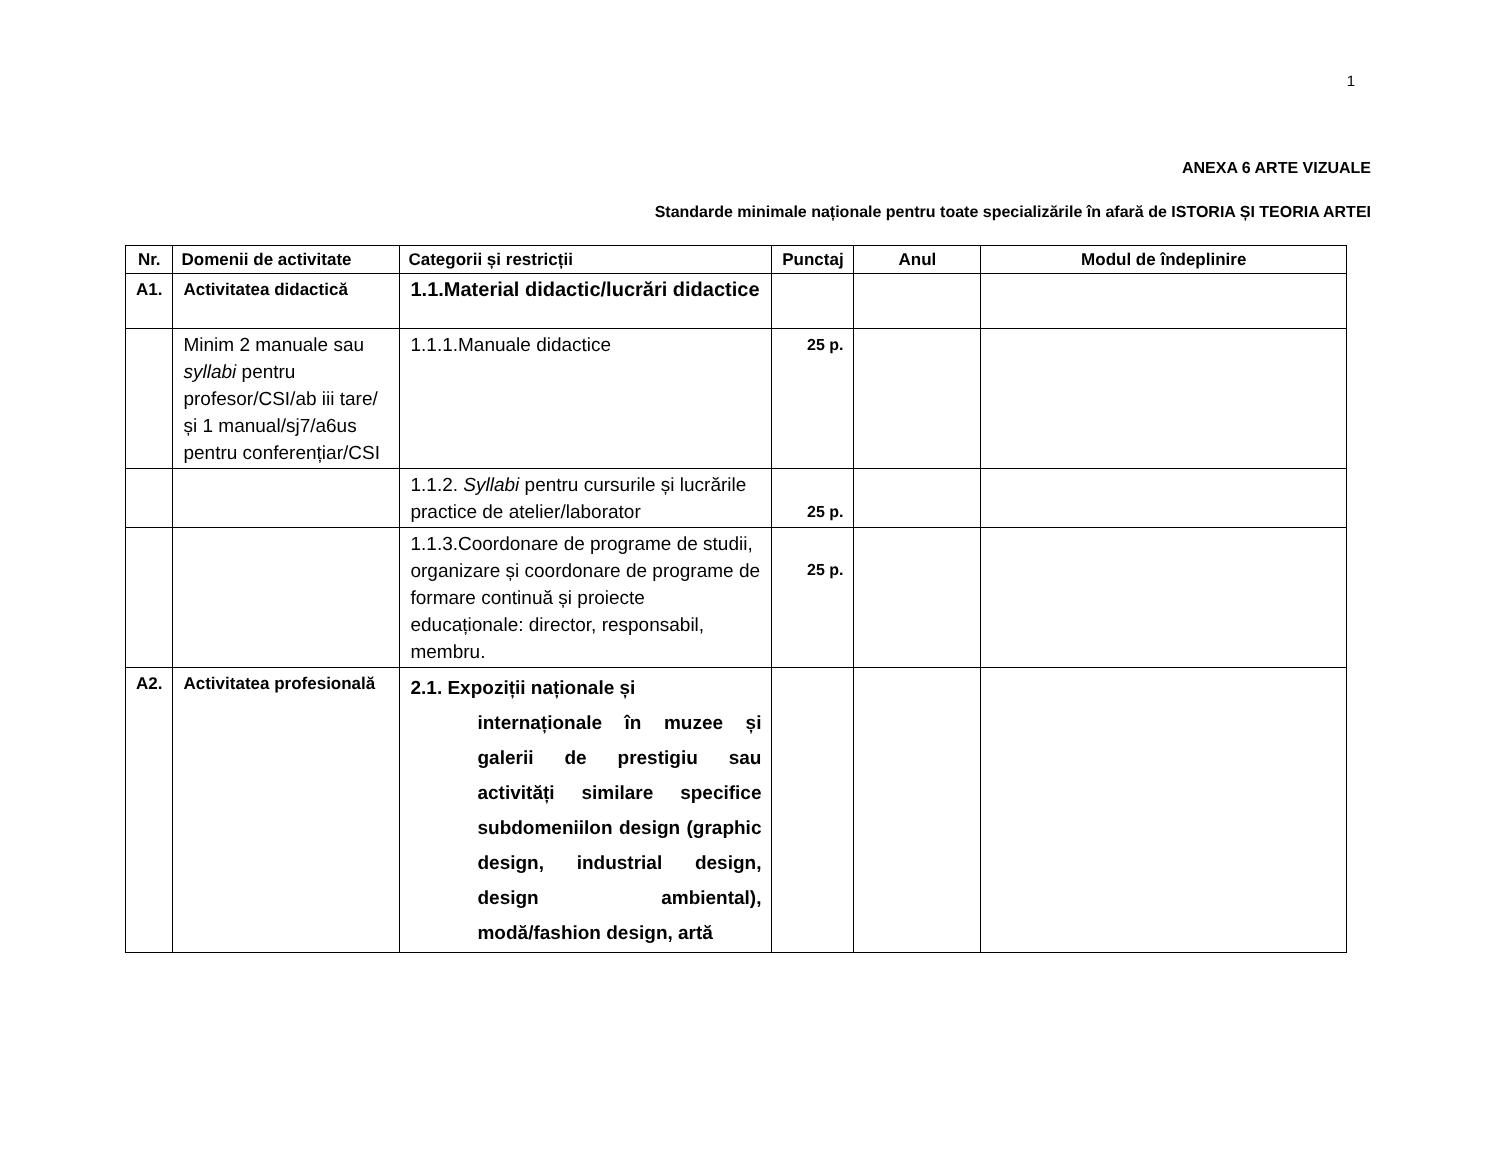1
ANEXA 6 ARTE VIZUALE
Standarde minimale naționale pentru toate specializările în afară de ISTORIA ȘI TEORIA ARTEI
| Nr. | Domenii de activitate | Categorii și restricții | Punctaj | Anul | Modul de îndeplinire |
| --- | --- | --- | --- | --- | --- |
| A1. | Activitatea didactică | 1.1.Material didactic/lucrări didactice | | | |
| | Minim 2 manuale sau syllabi pentru profesor/CSI/ab iii tare/ și 1 manual/sj7/a6us pentru conferențiar/CSI | 1.1.1.Manuale didactice | 25 p. | | |
| | | 1.1.2. Syllabi pentru cursurile și lucrările practice de atelier/laborator | 25 p. | | |
| | | 1.1.3.Coordonare de programe de studii, organizare și coordonare de programe de formare continuă și proiecte educaționale: director, responsabil, membru. | 25 p. | | |
| A2. | Activitatea profesională | 2.1. Expoziții naționale și internaționale în muzee și galerii de prestigiu sau activități similare specifice subdomeniilon design (graphic design, industrial design, design ambiental), modă/fashion design, artă | | | |